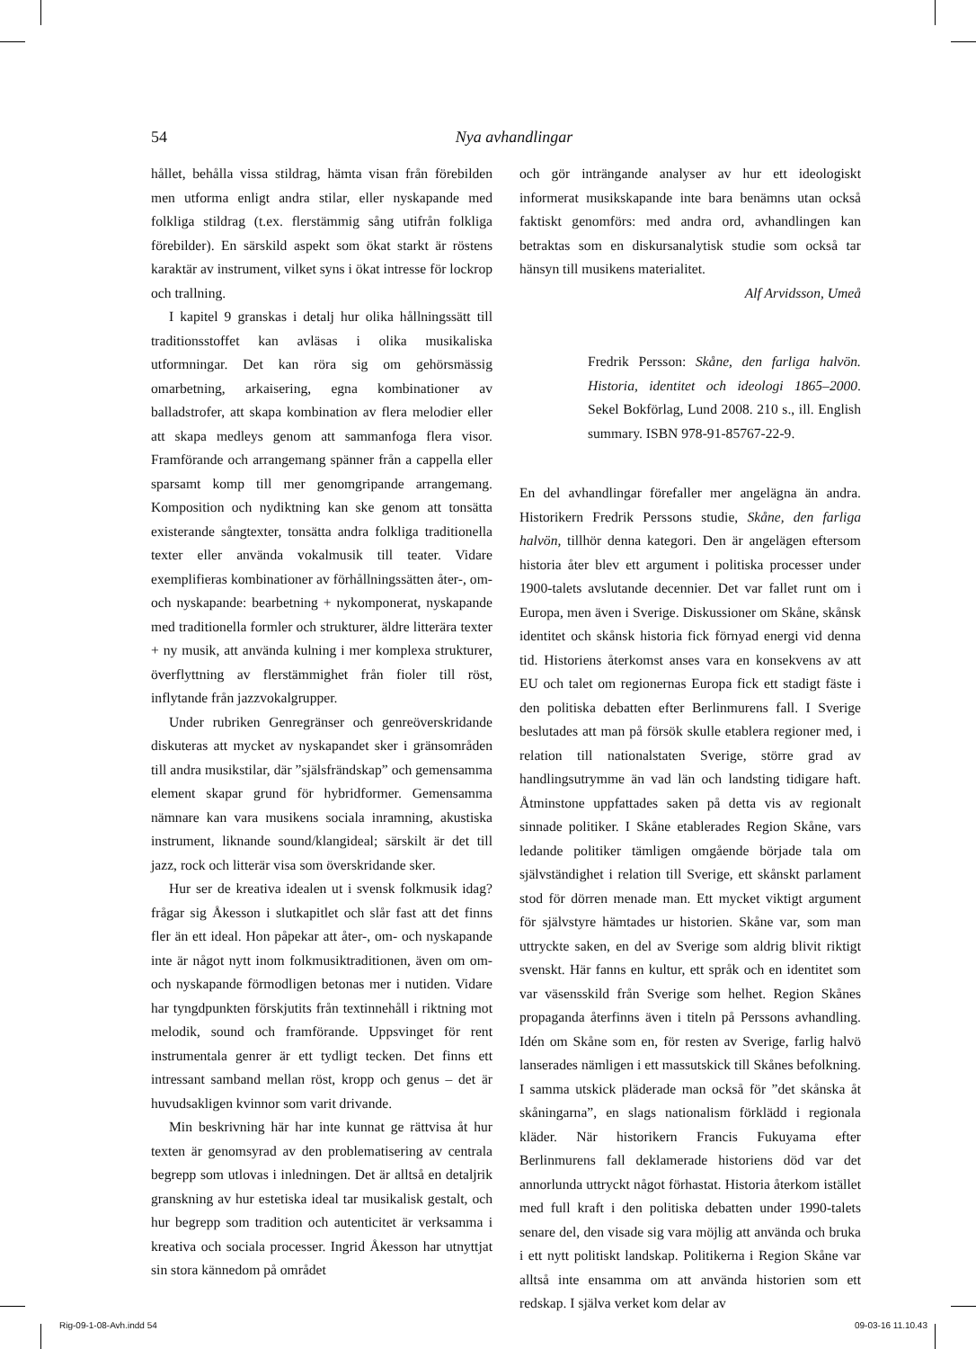54
Nya avhandlingar
hållet, behålla vissa stildrag, hämta visan från förebilden men utforma enligt andra stilar, eller nyskapande med folkliga stildrag (t.ex. flerstämmig sång utifrån folkliga förebilder). En särskild aspekt som ökat starkt är röstens karaktär av instrument, vilket syns i ökat intresse för lockrop och trallning.
I kapitel 9 granskas i detalj hur olika hållningssätt till traditionsstoffet kan avläsas i olika musikaliska utformningar. Det kan röra sig om gehörsmässig omarbetning, arkaisering, egna kombinationer av balladstrofer, att skapa kombination av flera melodier eller att skapa medleys genom att sammanfoga flera visor. Framförande och arrangemang spänner från a cappella eller sparsamt komp till mer genomgripande arrangemang. Komposition och nydiktning kan ske genom att tonsätta existerande sångtexter, tonsätta andra folkliga traditionella texter eller använda vokalmusik till teater. Vidare exemplifieras kombinationer av förhållningssätten åter-, om- och nyskapande: bearbetning + nykomponerat, nyskapande med traditionella formler och strukturer, äldre litterära texter + ny musik, att använda kulning i mer komplexa strukturer, överflyttning av flerstämmighet från fioler till röst, inflytande från jazzvokalgrupper.
Under rubriken Genregränser och genreöverskridande diskuteras att mycket av nyskapandet sker i gränsområden till andra musikstilar, där ”själsfrändskap” och gemensamma element skapar grund för hybridformer. Gemensamma nämnare kan vara musikens sociala inramning, akustiska instrument, liknande sound/klangideal; särskilt är det till jazz, rock och litterär visa som överskridande sker.
Hur ser de kreativa idealen ut i svensk folkmusik idag? frågar sig Åkesson i slutkapitlet och slår fast att det finns fler än ett ideal. Hon påpekar att åter-, om- och nyskapande inte är något nytt inom folkmusiktraditionen, även om om- och nyskapande förmodligen betonas mer i nutiden. Vidare har tyngdpunkten förskjutits från textinnehåll i riktning mot melodik, sound och framförande. Uppsvinget för rent instrumentala genrer är ett tydligt tecken. Det finns ett intressant samband mellan röst, kropp och genus – det är huvudsakligen kvinnor som varit drivande.
Min beskrivning här har inte kunnat ge rättvisa åt hur texten är genomsyrad av den problematisering av centrala begrepp som utlovas i inledningen. Det är alltså en detaljrik granskning av hur estetiska ideal tar musikalisk gestalt, och hur begrepp som tradition och autenticitet är verksamma i kreativa och sociala processer. Ingrid Åkesson har utnyttjat sin stora kännedom på området
och gör inträngande analyser av hur ett ideologiskt informerat musikskapande inte bara benämns utan också faktiskt genomförs: med andra ord, avhandlingen kan betraktas som en diskursanalytisk studie som också tar hänsyn till musikens materialitet.
Alf Arvidsson, Umeå
Fredrik Persson: Skåne, den farliga halvön. Historia, identitet och ideologi 1865–2000. Sekel Bokförlag, Lund 2008. 210 s., ill. English summary. ISBN 978-91-85767-22-9.
En del avhandlingar förefaller mer angelägna än andra. Historikern Fredrik Perssons studie, Skåne, den farliga halvön, tillhör denna kategori. Den är angelägen eftersom historia åter blev ett argument i politiska processer under 1900-talets avslutande decennier. Det var fallet runt om i Europa, men även i Sverige. Diskussioner om Skåne, skånsk identitet och skånsk historia fick förnyad energi vid denna tid. Historiens återkomst anses vara en konsekvens av att EU och talet om regionernas Europa fick ett stadigt fäste i den politiska debatten efter Berlinmurens fall. I Sverige beslutades att man på försök skulle etablera regioner med, i relation till nationalstaten Sverige, större grad av handlingsutrymme än vad län och landsting tidigare haft. Åtminstone uppfattades saken på detta vis av regionalt sinnade politiker. I Skåne etablerades Region Skåne, vars ledande politiker tämligen omgående började tala om självständighet i relation till Sverige, ett skånskt parlament stod för dörren menade man. Ett mycket viktigt argument för självstyre hämtades ur historien. Skåne var, som man uttryckte saken, en del av Sverige som aldrig blivit riktigt svenskt. Här fanns en kultur, ett språk och en identitet som var väsensskild från Sverige som helhet. Region Skånes propaganda återfinns även i titeln på Perssons avhandling. Idén om Skåne som en, för resten av Sverige, farlig halvö lanserades nämligen i ett massutskick till Skånes befolkning. I samma utskick pläderade man också för ”det skånska åt skåningarna”, en slags nationalism förklädd i regionala kläder. När historikern Francis Fukuyama efter Berlinmurens fall deklamerade historiens död var det annorlunda uttryckt något förhastat. Historia återkom istället med full kraft i den politiska debatten under 1990-talets senare del, den visade sig vara möjlig att använda och bruka i ett nytt politiskt landskap. Politikerna i Region Skåne var alltså inte ensamma om att använda historien som ett redskap. I själva verket kom delar av
Rig-09-1-08-Avh.indd 54 09-03-16 11.10.43